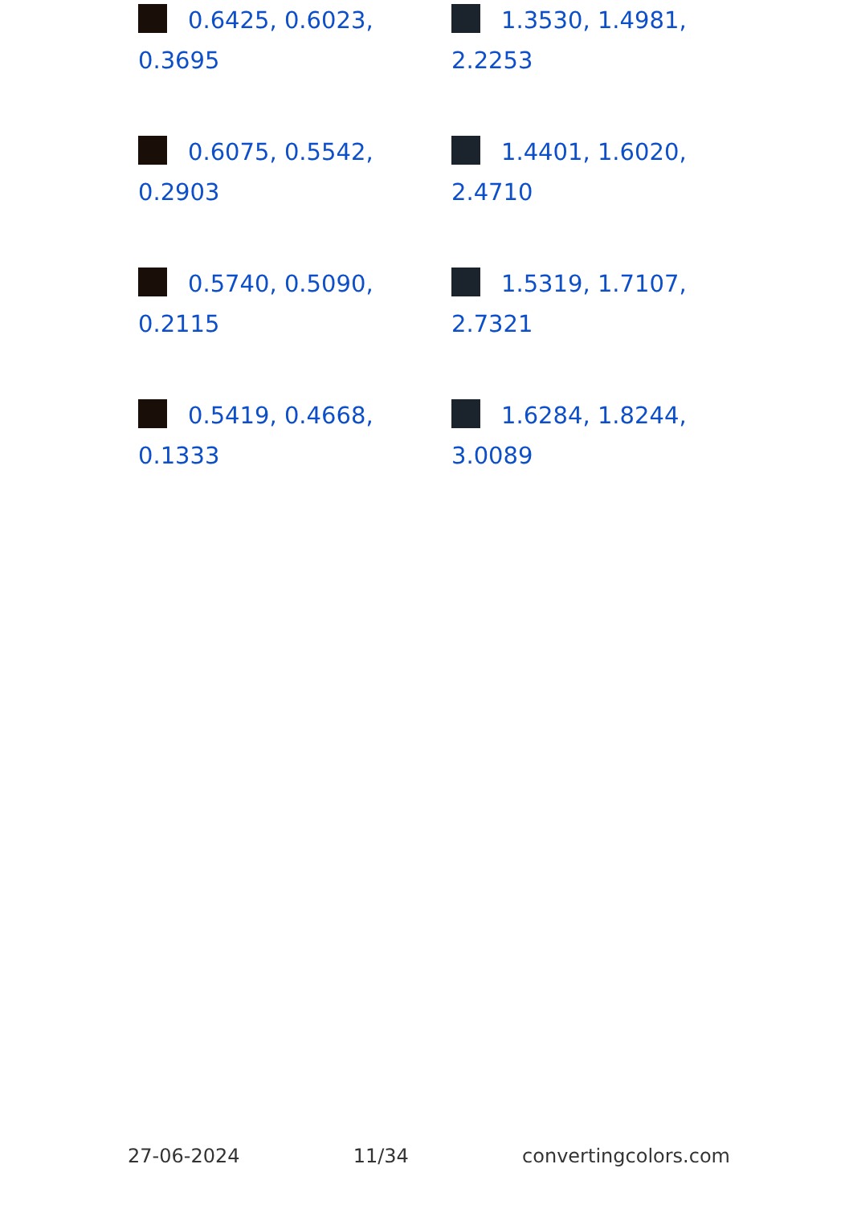0.6425, 0.6023, 0.3695 1.3530, 1.4981, 2.2253
0.6075, 0.5542, 0.2903 1.4401, 1.6020, 2.4710
0.5740, 0.5090, 0.2115 1.5319, 1.7107, 2.7321
0.5419, 0.4668, 0.1333 1.6284, 1.8244, 3.0089
27-06-2024 11/34 convertingcolors.com